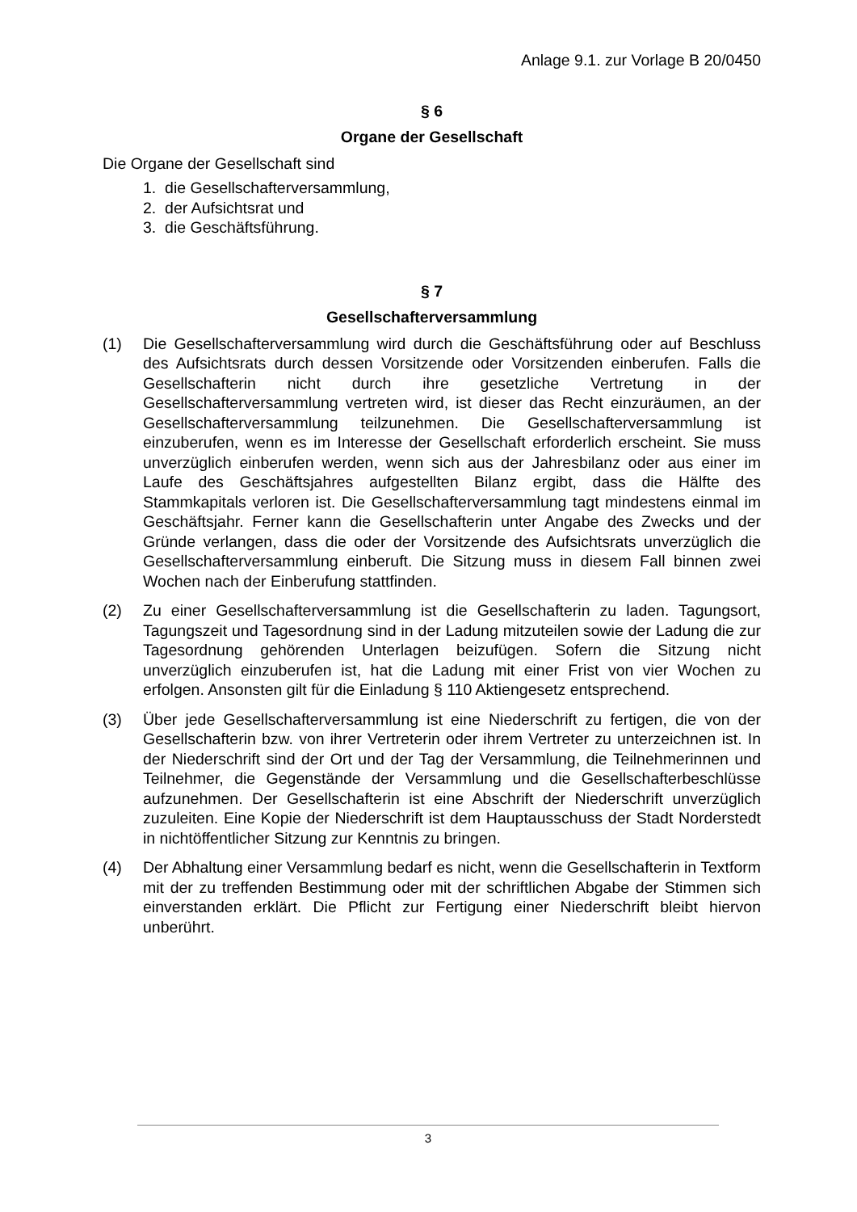Anlage 9.1. zur Vorlage B 20/0450
§ 6
Organe der Gesellschaft
Die Organe der Gesellschaft sind
1. die Gesellschafterversammlung,
2. der Aufsichtsrat und
3. die Geschäftsführung.
§ 7
Gesellschafterversammlung
(1) Die Gesellschafterversammlung wird durch die Geschäftsführung oder auf Beschluss des Aufsichtsrats durch dessen Vorsitzende oder Vorsitzenden einberufen. Falls die Gesellschafterin nicht durch ihre gesetzliche Vertretung in der Gesellschafterversammlung vertreten wird, ist dieser das Recht einzuräumen, an der Gesellschafterversammlung teilzunehmen. Die Gesellschafterversammlung ist einzuberufen, wenn es im Interesse der Gesellschaft erforderlich erscheint. Sie muss unverzüglich einberufen werden, wenn sich aus der Jahresbilanz oder aus einer im Laufe des Geschäftsjahres aufgestellten Bilanz ergibt, dass die Hälfte des Stammkapitals verloren ist. Die Gesellschafterversammlung tagt mindestens einmal im Geschäftsjahr. Ferner kann die Gesellschafterin unter Angabe des Zwecks und der Gründe verlangen, dass die oder der Vorsitzende des Aufsichtsrats unverzüglich die Gesellschafterversammlung einberuft. Die Sitzung muss in diesem Fall binnen zwei Wochen nach der Einberufung stattfinden.
(2) Zu einer Gesellschafterversammlung ist die Gesellschafterin zu laden. Tagungsort, Tagungszeit und Tagesordnung sind in der Ladung mitzuteilen sowie der Ladung die zur Tagesordnung gehörenden Unterlagen beizufügen. Sofern die Sitzung nicht unverzüglich einzuberufen ist, hat die Ladung mit einer Frist von vier Wochen zu erfolgen. Ansonsten gilt für die Einladung § 110 Aktiengesetz entsprechend.
(3) Über jede Gesellschafterversammlung ist eine Niederschrift zu fertigen, die von der Gesellschafterin bzw. von ihrer Vertreterin oder ihrem Vertreter zu unterzeichnen ist. In der Niederschrift sind der Ort und der Tag der Versammlung, die Teilnehmerinnen und Teilnehmer, die Gegenstände der Versammlung und die Gesellschafterbeschlüsse aufzunehmen. Der Gesellschafterin ist eine Abschrift der Niederschrift unverzüglich zuzuleiten. Eine Kopie der Niederschrift ist dem Hauptausschuss der Stadt Norderstedt in nichtöffentlicher Sitzung zur Kenntnis zu bringen.
(4) Der Abhaltung einer Versammlung bedarf es nicht, wenn die Gesellschafterin in Textform mit der zu treffenden Bestimmung oder mit der schriftlichen Abgabe der Stimmen sich einverstanden erklärt. Die Pflicht zur Fertigung einer Niederschrift bleibt hiervon unberührt.
3